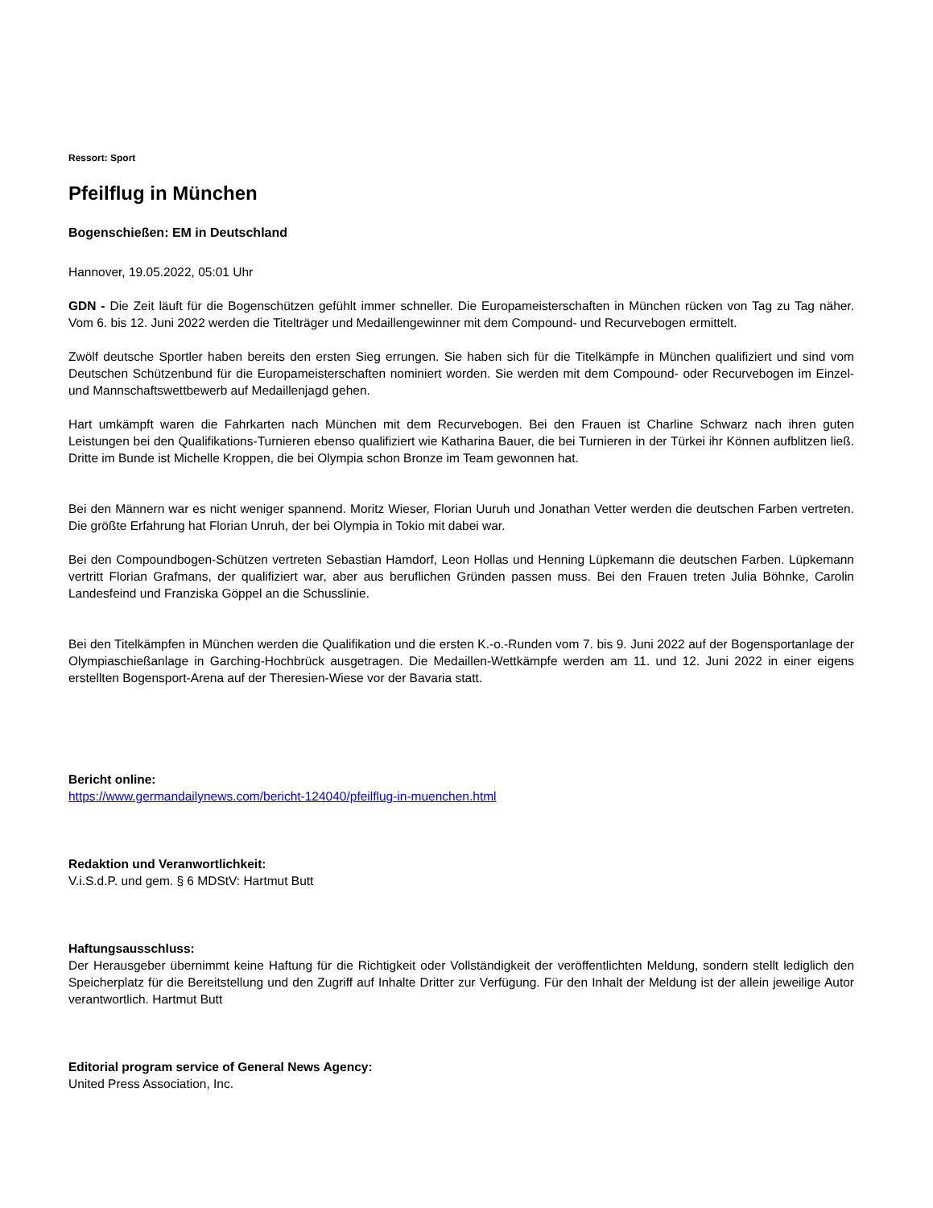Ressort: Sport
Pfeilflug in München
Bogenschießen: EM in Deutschland
Hannover, 19.05.2022, 05:01 Uhr
GDN - Die Zeit läuft für die Bogenschützen gefühlt immer schneller. Die Europameisterschaften in München rücken von Tag zu Tag näher. Vom 6. bis 12. Juni 2022 werden die Titelträger und Medaillengewinner mit dem Compound- und Recurvebogen ermittelt.
Zwölf deutsche Sportler haben bereits den ersten Sieg errungen. Sie haben sich für die Titelkämpfe in München qualifiziert und sind vom Deutschen Schützenbund für die Europameisterschaften nominiert worden. Sie werden mit dem Compound- oder Recurvebogen im Einzel- und Mannschaftswettbewerb auf Medaillenjagd gehen.
Hart umkämpft waren die Fahrkarten nach München mit dem Recurvebogen. Bei den Frauen ist Charline Schwarz nach ihren guten Leistungen bei den Qualifikations-Turnieren ebenso qualifiziert wie Katharina Bauer, die bei Turnieren in der Türkei ihr Können aufblitzen ließ. Dritte im Bunde ist Michelle Kroppen, die bei Olympia schon Bronze im Team gewonnen hat.
Bei den Männern war es nicht weniger spannend. Moritz Wieser, Florian Uuruh und Jonathan Vetter werden die deutschen Farben vertreten. Die größte Erfahrung hat Florian Unruh, der bei Olympia in Tokio mit dabei war.
Bei den Compoundbogen-Schützen vertreten Sebastian Hamdorf, Leon Hollas und Henning Lüpkemann die deutschen Farben. Lüpkemann vertritt Florian Grafmans, der qualifiziert war, aber aus beruflichen Gründen passen muss. Bei den Frauen treten Julia Böhnke, Carolin Landesfeind und Franziska Göppel an die Schusslinie.
Bei den Titelkämpfen in München werden die Qualifikation und die ersten K.-o.-Runden vom 7. bis 9. Juni 2022 auf der Bogensportanlage der Olympiaschießanlage in Garching-Hochbrück ausgetragen. Die Medaillen-Wettkämpfe werden am 11. und 12. Juni 2022 in einer eigens erstellten Bogensport-Arena auf der Theresien-Wiese vor der Bavaria statt.
Bericht online:
https://www.germandailynews.com/bericht-124040/pfeilflug-in-muenchen.html
Redaktion und Veranwortlichkeit:
V.i.S.d.P. und gem. § 6 MDStV: Hartmut Butt
Haftungsausschluss:
Der Herausgeber übernimmt keine Haftung für die Richtigkeit oder Vollständigkeit der veröffentlichten Meldung, sondern stellt lediglich den Speicherplatz für die Bereitstellung und den Zugriff auf Inhalte Dritter zur Verfügung. Für den Inhalt der Meldung ist der allein jeweilige Autor verantwortlich. Hartmut Butt
Editorial program service of General News Agency:
United Press Association, Inc.